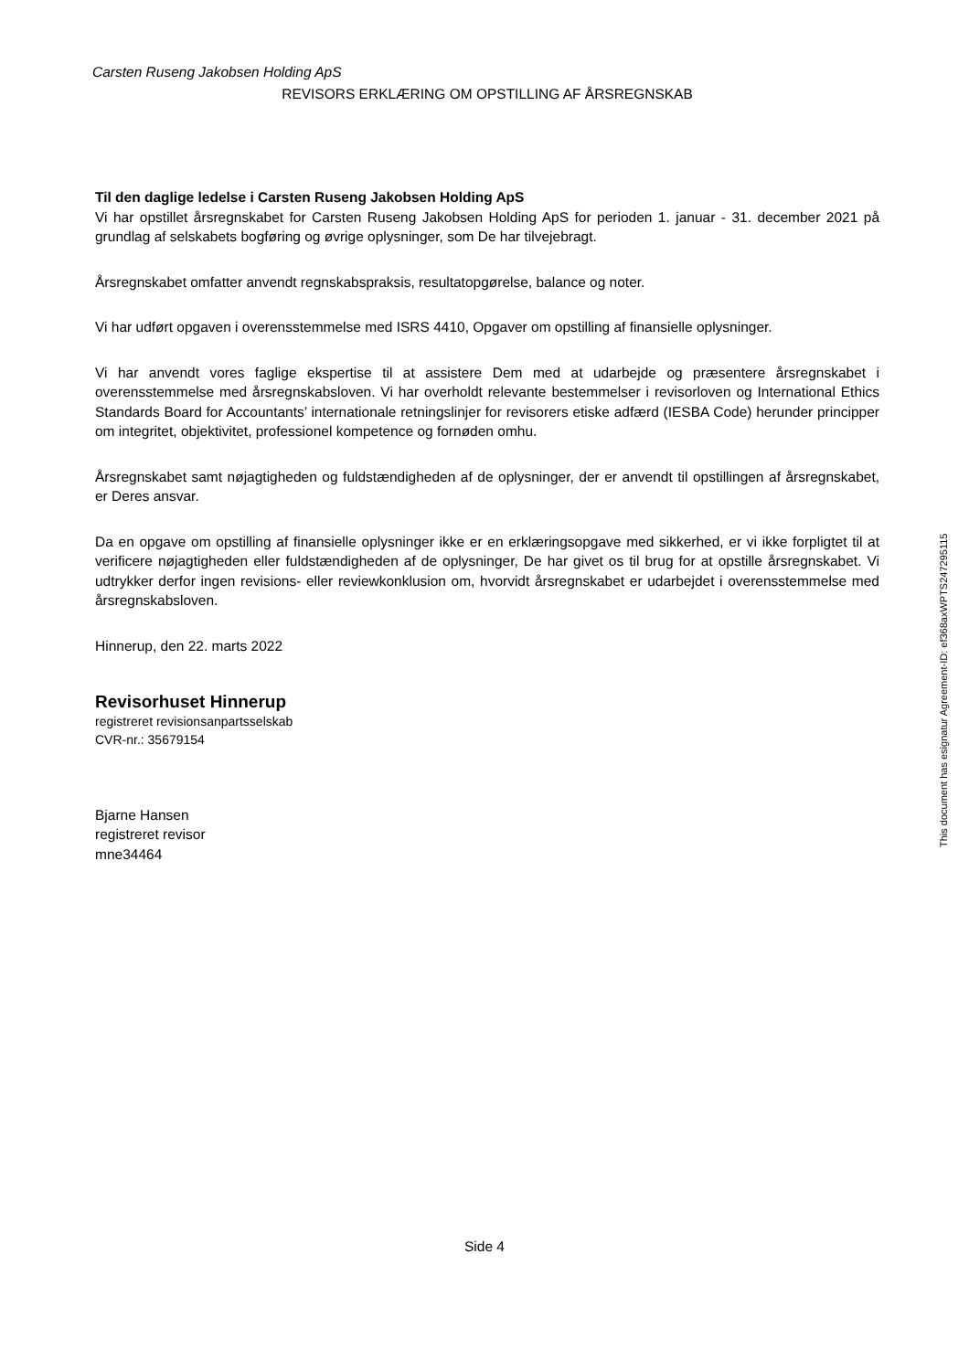Carsten Ruseng Jakobsen Holding ApS
REVISORS ERKLÆRING OM OPSTILLING AF ÅRSREGNSKAB
Til den daglige ledelse i Carsten Ruseng Jakobsen Holding ApS
Vi har opstillet årsregnskabet for Carsten Ruseng Jakobsen Holding ApS for perioden 1. januar - 31. december 2021 på grundlag af selskabets bogføring og øvrige oplysninger, som De har tilvejebragt.
Årsregnskabet omfatter anvendt regnskabspraksis, resultatopgørelse, balance og noter.
Vi har udført opgaven i overensstemmelse med ISRS 4410, Opgaver om opstilling af finansielle oplysninger.
Vi har anvendt vores faglige ekspertise til at assistere Dem med at udarbejde og præsentere årsregnskabet i overensstemmelse med årsregnskabsloven. Vi har overholdt relevante bestemmelser i revisorloven og International Ethics Standards Board for Accountants’ internationale retningslinjer for revisorers etiske adfærd (IESBA Code) herunder principper om integritet, objektivitet, professionel kompetence og fornøden omhu.
Årsregnskabet samt nøjagtigheden og fuldstændigheden af de oplysninger, der er anvendt til opstillingen af årsregnskabet, er Deres ansvar.
Da en opgave om opstilling af finansielle oplysninger ikke er en erklæringsopgave med sikkerhed, er vi ikke forpligtet til at verificere nøjagtigheden eller fuldstændigheden af de oplysninger, De har givet os til brug for at opstille årsregnskabet. Vi udtrykker derfor ingen revisions- eller reviewkonklusion om, hvorvidt årsregnskabet er udarbejdet i overensstemmelse med årsregnskabsloven.
Hinnerup, den 22. marts 2022
Revisorhuset Hinnerup
registreret revisionsanpartsselskab
CVR-nr.: 35679154
Bjarne Hansen
registreret revisor
mne34464
This document has esignatur Agreement-ID: ef368axWPTS247295115
Side 4